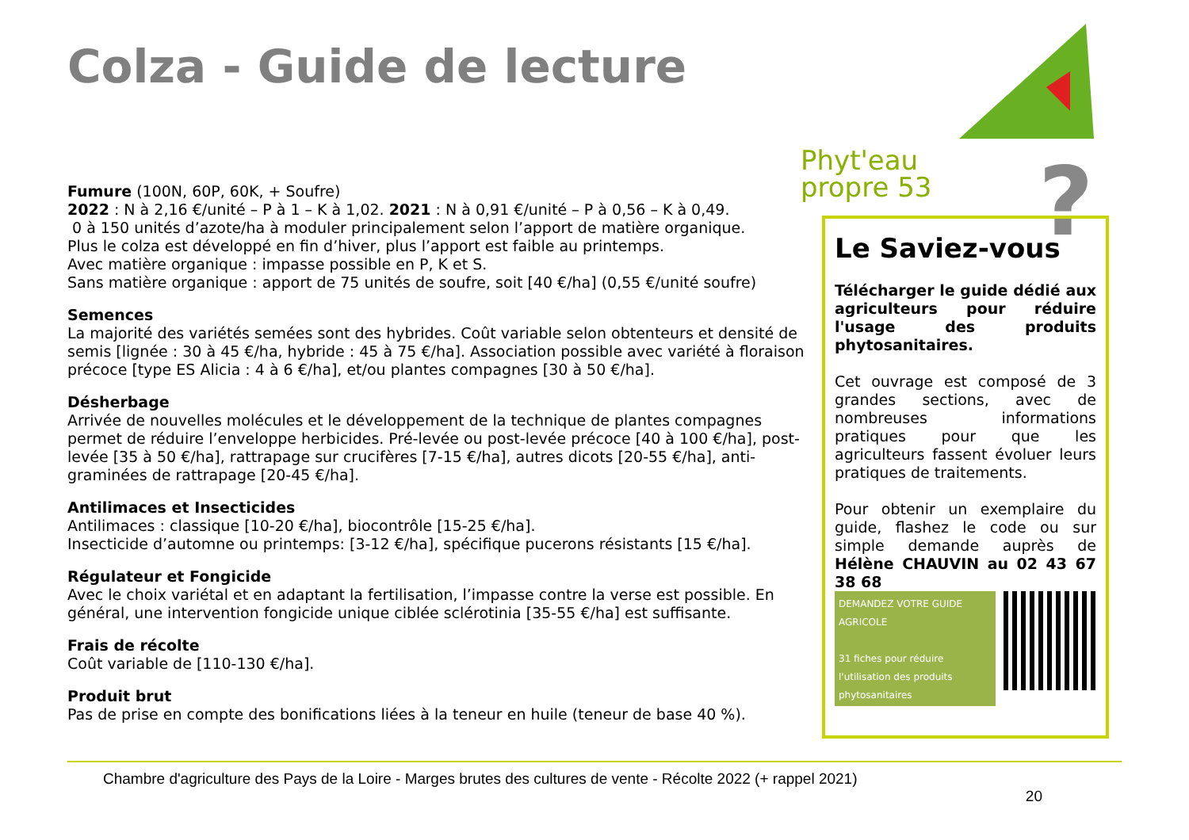Colza - Guide de lecture
Phyt'eau
propre 53
?
Fumure (100N, 60P, 60K, + Soufre)
2022 : N à 2,16 €/unité – P à 1 – K à 1,02. 2021 : N à 0,91 €/unité – P à 0,56 – K à 0,49.
0 à 150 unités d’azote/ha à moduler principalement selon l’apport de matière organique.
Plus le colza est développé en fin d’hiver, plus l’apport est faible au printemps.
Avec matière organique : impasse possible en P, K et S.
Sans matière organique : apport de 75 unités de soufre, soit [40 €/ha] (0,55 €/unité soufre)
Semences
La majorité des variétés semées sont des hybrides. Coût variable selon obtenteurs et densité de semis [lignée : 30 à 45 €/ha, hybride : 45 à 75 €/ha]. Association possible avec variété à floraison précoce [type ES Alicia : 4 à 6 €/ha], et/ou plantes compagnes [30 à 50 €/ha].
Désherbage
Arrivée de nouvelles molécules et le développement de la technique de plantes compagnes permet de réduire l’enveloppe herbicides. Pré-levée ou post-levée précoce [40 à 100 €/ha], post-levée [35 à 50 €/ha], rattrapage sur crucifères [7-15 €/ha], autres dicots [20-55 €/ha], anti-graminées de rattrapage [20-45 €/ha].
Antilimaces et Insecticides
Antilimaces : classique [10-20 €/ha], biocontrôle [15-25 €/ha].
Insecticide d’automne ou printemps: [3-12 €/ha], spécifique pucerons résistants [15 €/ha].
Régulateur et Fongicide
Avec le choix variétal et en adaptant la fertilisation, l’impasse contre la verse est possible. En général, une intervention fongicide unique ciblée sclérotinia [35-55 €/ha] est suffisante.
Frais de récolte
Coût variable de [110-130 €/ha].
Produit brut
Pas de prise en compte des bonifications liées à la teneur en huile (teneur de base 40 %).
Le Saviez-vous
Télécharger le guide dédié aux agriculteurs pour réduire l'usage des produits phytosanitaires.
Cet ouvrage est composé de 3 grandes sections, avec de nombreuses informations pratiques pour que les agriculteurs fassent évoluer leurs pratiques de traitements.
Pour obtenir un exemplaire du guide, flashez le code ou sur simple demande auprès de Hélène CHAUVIN au 02 43 67 38 68
DEMANDEZ VOTRE GUIDE AGRICOLE
31 fiches pour réduire l'utilisation des produits phytosanitaires
Chambre d'agriculture des Pays de la Loire - Marges brutes des cultures de vente - Récolte 2022 (+ rappel 2021)
20